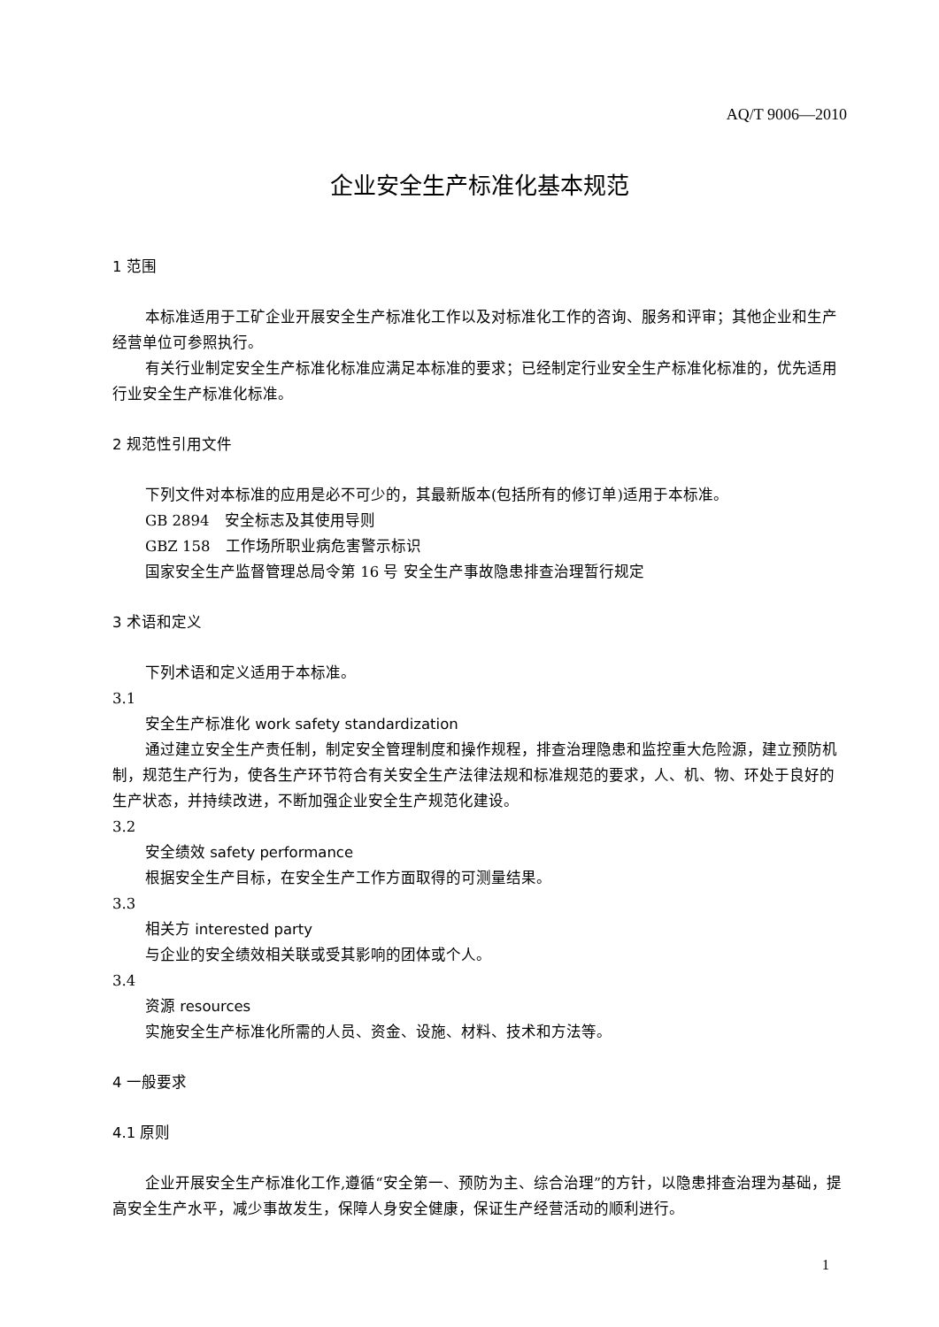AQ/T 9006—2010
企业安全生产标准化基本规范
1 范围
本标准适用于工矿企业开展安全生产标准化工作以及对标准化工作的咨询、服务和评审；其他企业和生产经营单位可参照执行。
有关行业制定安全生产标准化标准应满足本标准的要求；已经制定行业安全生产标准化标准的，优先适用行业安全生产标准化标准。
2 规范性引用文件
下列文件对本标准的应用是必不可少的，其最新版本(包括所有的修订单)适用于本标准。
GB 2894　安全标志及其使用导则
GBZ 158　工作场所职业病危害警示标识
国家安全生产监督管理总局令第 16 号 安全生产事故隐患排查治理暂行规定
3 术语和定义
下列术语和定义适用于本标准。
3.1
安全生产标准化 work safety standardization
通过建立安全生产责任制，制定安全管理制度和操作规程，排查治理隐患和监控重大危险源，建立预防机制，规范生产行为，使各生产环节符合有关安全生产法律法规和标准规范的要求，人、机、物、环处于良好的生产状态，并持续改进，不断加强企业安全生产规范化建设。
3.2
安全绩效 safety performance
根据安全生产目标，在安全生产工作方面取得的可测量结果。
3.3
相关方 interested party
与企业的安全绩效相关联或受其影响的团体或个人。
3.4
资源 resources
实施安全生产标准化所需的人员、资金、设施、材料、技术和方法等。
4 一般要求
4.1 原则
企业开展安全生产标准化工作,遵循“安全第一、预防为主、综合治理”的方针，以隐患排查治理为基础，提高安全生产水平，减少事故发生，保障人身安全健康，保证生产经营活动的顺利进行。
1